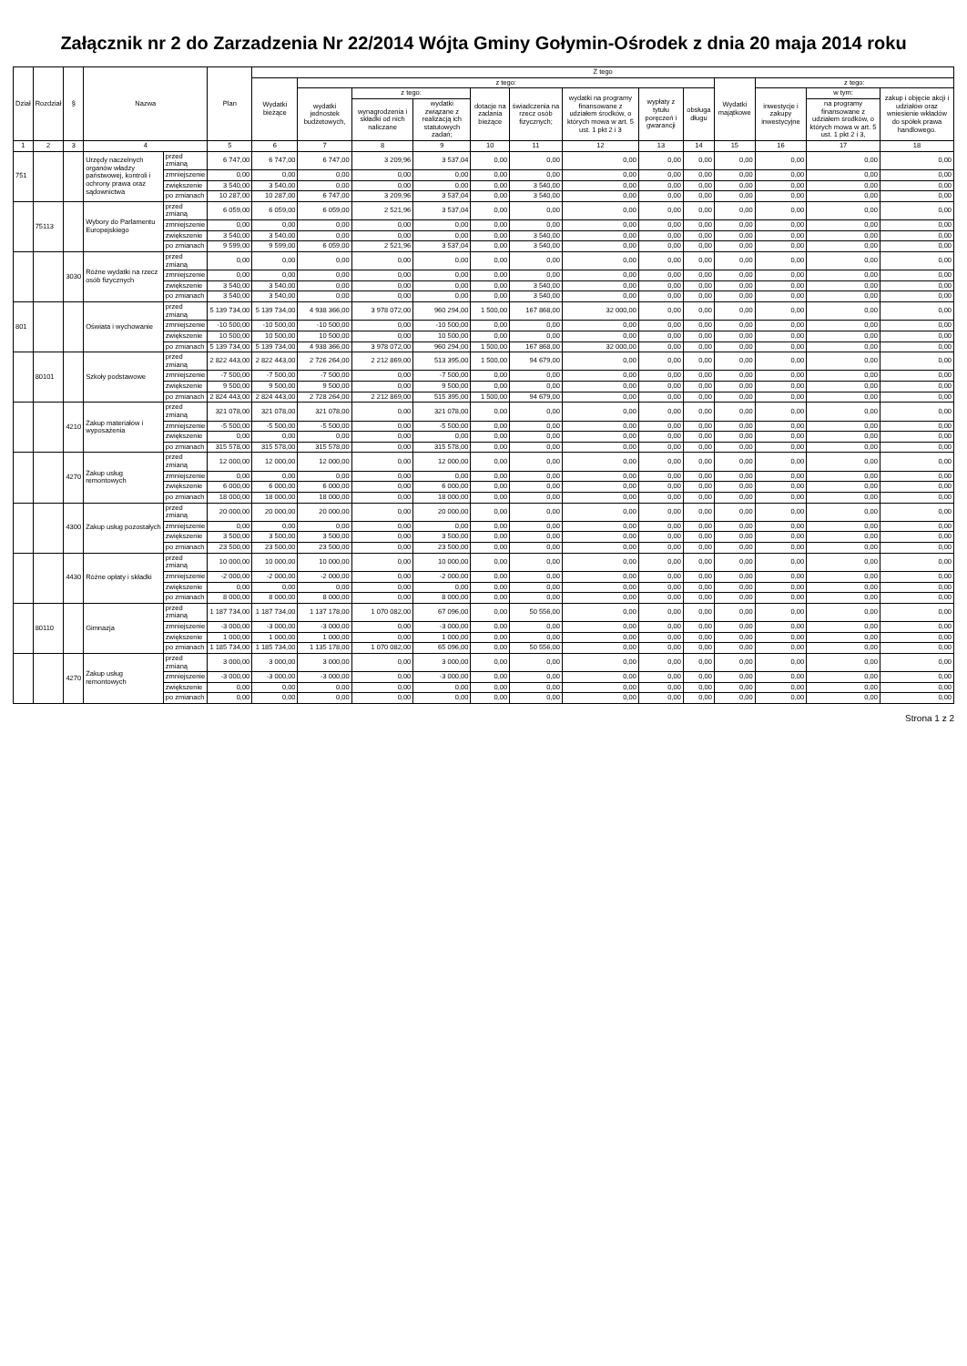Załącznik nr 2 do Zarzadzenia Nr 22/2014 Wójta Gminy Gołymin-Ośrodek z dnia 20 maja 2014 roku
| Dział | Rozdział | § | Nazwa | | Plan | Z tego | | | | | | | | | | | | |
| --- | --- | --- | --- | --- | --- | --- | --- | --- | --- | --- | --- | --- | --- | --- | --- | --- | --- | --- |
| | | | | | | Wydatki bieżące | z tego: | | | | | | | | Wydatki majątkowe | z tego: | | |
| | | | | | | | wydatki jednostek budżetowych, | z tego: | | dotacje na zadania bieżące | świadczenia na rzecz osób fizycznych; | wydatki na programy finansowane z udziałem środków, o których mowa w art. 5 ust. 1 pkt 2 i 3 | wypłaty z tytułu poręczeń i gwarancji | obsługa długu | | inwestycje i zakupy inwestycyjne | w tym: | zakup i objęcie akcji i udziałów oraz wniesienie wkładów do spółek prawa handlowego. |
| | | | | | | | | wynagrodzenia i składki od nich naliczane | wydatki związane z realizacją ich statutowych zadań; | | | | | | | | na programy finansowane z udziałem środków, o których mowa w art. 5 ust. 1 pkt 2 i 3, | |
| 1 | 2 | 3 | 4 | | 5 | 6 | 7 | 8 | 9 | 10 | 11 | 12 | 13 | 14 | 15 | 16 | 17 | 18 |
| 751 | | | Urzędy naczelnych organów władzy państwowej, kontroli i ochrony prawa oraz sądownictwa | przed zmianą | 6 747,00 | 6 747,00 | 6 747,00 | 3 209,96 | 3 537,04 | 0,00 | 0,00 | 0,00 | 0,00 | 0,00 | 0,00 | 0,00 | 0,00 | 0,00 |
| | | | | zmniejszenie | 0,00 | 0,00 | 0,00 | 0,00 | 0,00 | 0,00 | 0,00 | 0,00 | 0,00 | 0,00 | 0,00 | 0,00 | 0,00 | 0,00 |
| | | | | zwiększenie | 3 540,00 | 3 540,00 | 0,00 | 0,00 | 0,00 | 0,00 | 3 540,00 | 0,00 | 0,00 | 0,00 | 0,00 | 0,00 | 0,00 | 0,00 |
| | | | | po zmianach | 10 287,00 | 10 287,00 | 6 747,00 | 3 209,96 | 3 537,04 | 0,00 | 3 540,00 | 0,00 | 0,00 | 0,00 | 0,00 | 0,00 | 0,00 | 0,00 |
| | 75113 | | Wybory do Parlamentu Europejskiego | przed zmianą | 6 059,00 | 6 059,00 | 6 059,00 | 2 521,96 | 3 537,04 | 0,00 | 0,00 | 0,00 | 0,00 | 0,00 | 0,00 | 0,00 | 0,00 | 0,00 |
| | | | | zmniejszenie | 0,00 | 0,00 | 0,00 | 0,00 | 0,00 | 0,00 | 0,00 | 0,00 | 0,00 | 0,00 | 0,00 | 0,00 | 0,00 | 0,00 |
| | | | | zwiększenie | 3 540,00 | 3 540,00 | 0,00 | 0,00 | 0,00 | 0,00 | 3 540,00 | 0,00 | 0,00 | 0,00 | 0,00 | 0,00 | 0,00 | 0,00 |
| | | | | po zmianach | 9 599,00 | 9 599,00 | 6 059,00 | 2 521,96 | 3 537,04 | 0,00 | 3 540,00 | 0,00 | 0,00 | 0,00 | 0,00 | 0,00 | 0,00 | 0,00 |
| | | 3030 | Różne wydatki na rzecz osób fizycznych | przed zmianą | 0,00 | 0,00 | 0,00 | 0,00 | 0,00 | 0,00 | 0,00 | 0,00 | 0,00 | 0,00 | 0,00 | 0,00 | 0,00 | 0,00 |
| | | | | zmniejszenie | 0,00 | 0,00 | 0,00 | 0,00 | 0,00 | 0,00 | 0,00 | 0,00 | 0,00 | 0,00 | 0,00 | 0,00 | 0,00 | 0,00 |
| | | | | zwiększenie | 3 540,00 | 3 540,00 | 0,00 | 0,00 | 0,00 | 0,00 | 3 540,00 | 0,00 | 0,00 | 0,00 | 0,00 | 0,00 | 0,00 | 0,00 |
| | | | | po zmianach | 3 540,00 | 3 540,00 | 0,00 | 0,00 | 0,00 | 0,00 | 3 540,00 | 0,00 | 0,00 | 0,00 | 0,00 | 0,00 | 0,00 | 0,00 |
| 801 | | | Oświata i wychowanie | przed zmianą | 5 139 734,00 | 5 139 734,00 | 4 938 366,00 | 3 978 072,00 | 960 294,00 | 1 500,00 | 167 868,00 | 32 000,00 | 0,00 | 0,00 | 0,00 | 0,00 | 0,00 | 0,00 |
| | | | | zmniejszenie | -10 500,00 | -10 500,00 | -10 500,00 | 0,00 | -10 500,00 | 0,00 | 0,00 | 0,00 | 0,00 | 0,00 | 0,00 | 0,00 | 0,00 | 0,00 |
| | | | | zwiększenie | 10 500,00 | 10 500,00 | 10 500,00 | 0,00 | 10 500,00 | 0,00 | 0,00 | 0,00 | 0,00 | 0,00 | 0,00 | 0,00 | 0,00 | 0,00 |
| | | | | po zmianach | 5 139 734,00 | 5 139 734,00 | 4 938 366,00 | 3 978 072,00 | 960 294,00 | 1 500,00 | 167 868,00 | 32 000,00 | 0,00 | 0,00 | 0,00 | 0,00 | 0,00 | 0,00 |
| | 80101 | | Szkoły podstawowe | przed zmianą | 2 822 443,00 | 2 822 443,00 | 2 726 264,00 | 2 212 869,00 | 513 395,00 | 1 500,00 | 94 679,00 | 0,00 | 0,00 | 0,00 | 0,00 | 0,00 | 0,00 | 0,00 |
| | | | | zmniejszenie | -7 500,00 | -7 500,00 | -7 500,00 | 0,00 | -7 500,00 | 0,00 | 0,00 | 0,00 | 0,00 | 0,00 | 0,00 | 0,00 | 0,00 | 0,00 |
| | | | | zwiększenie | 9 500,00 | 9 500,00 | 9 500,00 | 0,00 | 9 500,00 | 0,00 | 0,00 | 0,00 | 0,00 | 0,00 | 0,00 | 0,00 | 0,00 | 0,00 |
| | | | | po zmianach | 2 824 443,00 | 2 824 443,00 | 2 728 264,00 | 2 212 869,00 | 515 395,00 | 1 500,00 | 94 679,00 | 0,00 | 0,00 | 0,00 | 0,00 | 0,00 | 0,00 | 0,00 |
| | | 4210 | Zakup materiałów i wyposażenia | przed zmianą | 321 078,00 | 321 078,00 | 321 078,00 | 0,00 | 321 078,00 | 0,00 | 0,00 | 0,00 | 0,00 | 0,00 | 0,00 | 0,00 | 0,00 | 0,00 |
| | | | | zmniejszenie | -5 500,00 | -5 500,00 | -5 500,00 | 0,00 | -5 500,00 | 0,00 | 0,00 | 0,00 | 0,00 | 0,00 | 0,00 | 0,00 | 0,00 | 0,00 |
| | | | | zwiększenie | 0,00 | 0,00 | 0,00 | 0,00 | 0,00 | 0,00 | 0,00 | 0,00 | 0,00 | 0,00 | 0,00 | 0,00 | 0,00 | 0,00 |
| | | | | po zmianach | 315 578,00 | 315 578,00 | 315 578,00 | 0,00 | 315 578,00 | 0,00 | 0,00 | 0,00 | 0,00 | 0,00 | 0,00 | 0,00 | 0,00 | 0,00 |
| | | 4270 | Zakup usług remontowych | przed zmianą | 12 000,00 | 12 000,00 | 12 000,00 | 0,00 | 12 000,00 | 0,00 | 0,00 | 0,00 | 0,00 | 0,00 | 0,00 | 0,00 | 0,00 | 0,00 |
| | | | | zmniejszenie | 0,00 | 0,00 | 0,00 | 0,00 | 0,00 | 0,00 | 0,00 | 0,00 | 0,00 | 0,00 | 0,00 | 0,00 | 0,00 | 0,00 |
| | | | | zwiększenie | 6 000,00 | 6 000,00 | 6 000,00 | 0,00 | 6 000,00 | 0,00 | 0,00 | 0,00 | 0,00 | 0,00 | 0,00 | 0,00 | 0,00 | 0,00 |
| | | | | po zmianach | 18 000,00 | 18 000,00 | 18 000,00 | 0,00 | 18 000,00 | 0,00 | 0,00 | 0,00 | 0,00 | 0,00 | 0,00 | 0,00 | 0,00 | 0,00 |
| | | 4300 | Zakup usług pozostałych | przed zmianą | 20 000,00 | 20 000,00 | 20 000,00 | 0,00 | 20 000,00 | 0,00 | 0,00 | 0,00 | 0,00 | 0,00 | 0,00 | 0,00 | 0,00 | 0,00 |
| | | | | zmniejszenie | 0,00 | 0,00 | 0,00 | 0,00 | 0,00 | 0,00 | 0,00 | 0,00 | 0,00 | 0,00 | 0,00 | 0,00 | 0,00 | 0,00 |
| | | | | zwiększenie | 3 500,00 | 3 500,00 | 3 500,00 | 0,00 | 3 500,00 | 0,00 | 0,00 | 0,00 | 0,00 | 0,00 | 0,00 | 0,00 | 0,00 | 0,00 |
| | | | | po zmianach | 23 500,00 | 23 500,00 | 23 500,00 | 0,00 | 23 500,00 | 0,00 | 0,00 | 0,00 | 0,00 | 0,00 | 0,00 | 0,00 | 0,00 | 0,00 |
| | | 4430 | Różne opłaty i składki | przed zmianą | 10 000,00 | 10 000,00 | 10 000,00 | 0,00 | 10 000,00 | 0,00 | 0,00 | 0,00 | 0,00 | 0,00 | 0,00 | 0,00 | 0,00 | 0,00 |
| | | | | zmniejszenie | -2 000,00 | -2 000,00 | -2 000,00 | 0,00 | -2 000,00 | 0,00 | 0,00 | 0,00 | 0,00 | 0,00 | 0,00 | 0,00 | 0,00 | 0,00 |
| | | | | zwiększenie | 0,00 | 0,00 | 0,00 | 0,00 | 0,00 | 0,00 | 0,00 | 0,00 | 0,00 | 0,00 | 0,00 | 0,00 | 0,00 | 0,00 |
| | | | | po zmianach | 8 000,00 | 8 000,00 | 8 000,00 | 0,00 | 8 000,00 | 0,00 | 0,00 | 0,00 | 0,00 | 0,00 | 0,00 | 0,00 | 0,00 | 0,00 |
| | 80110 | | Gimnazja | przed zmianą | 1 187 734,00 | 1 187 734,00 | 1 137 178,00 | 1 070 082,00 | 67 096,00 | 0,00 | 50 556,00 | 0,00 | 0,00 | 0,00 | 0,00 | 0,00 | 0,00 | 0,00 |
| | | | | zmniejszenie | -3 000,00 | -3 000,00 | -3 000,00 | 0,00 | -3 000,00 | 0,00 | 0,00 | 0,00 | 0,00 | 0,00 | 0,00 | 0,00 | 0,00 | 0,00 |
| | | | | zwiększenie | 1 000,00 | 1 000,00 | 1 000,00 | 0,00 | 1 000,00 | 0,00 | 0,00 | 0,00 | 0,00 | 0,00 | 0,00 | 0,00 | 0,00 | 0,00 |
| | | | | po zmianach | 1 185 734,00 | 1 185 734,00 | 1 135 178,00 | 1 070 082,00 | 65 096,00 | 0,00 | 50 556,00 | 0,00 | 0,00 | 0,00 | 0,00 | 0,00 | 0,00 | 0,00 |
| | | 4270 | Zakup usług remontowych | przed zmianą | 3 000,00 | 3 000,00 | 3 000,00 | 0,00 | 3 000,00 | 0,00 | 0,00 | 0,00 | 0,00 | 0,00 | 0,00 | 0,00 | 0,00 | 0,00 |
| | | | | zmniejszenie | -3 000,00 | -3 000,00 | -3 000,00 | 0,00 | -3 000,00 | 0,00 | 0,00 | 0,00 | 0,00 | 0,00 | 0,00 | 0,00 | 0,00 | 0,00 |
| | | | | zwiększenie | 0,00 | 0,00 | 0,00 | 0,00 | 0,00 | 0,00 | 0,00 | 0,00 | 0,00 | 0,00 | 0,00 | 0,00 | 0,00 | 0,00 |
| | | | | po zmianach | 0,00 | 0,00 | 0,00 | 0,00 | 0,00 | 0,00 | 0,00 | 0,00 | 0,00 | 0,00 | 0,00 | 0,00 | 0,00 | 0,00 |
Strona 1 z 2